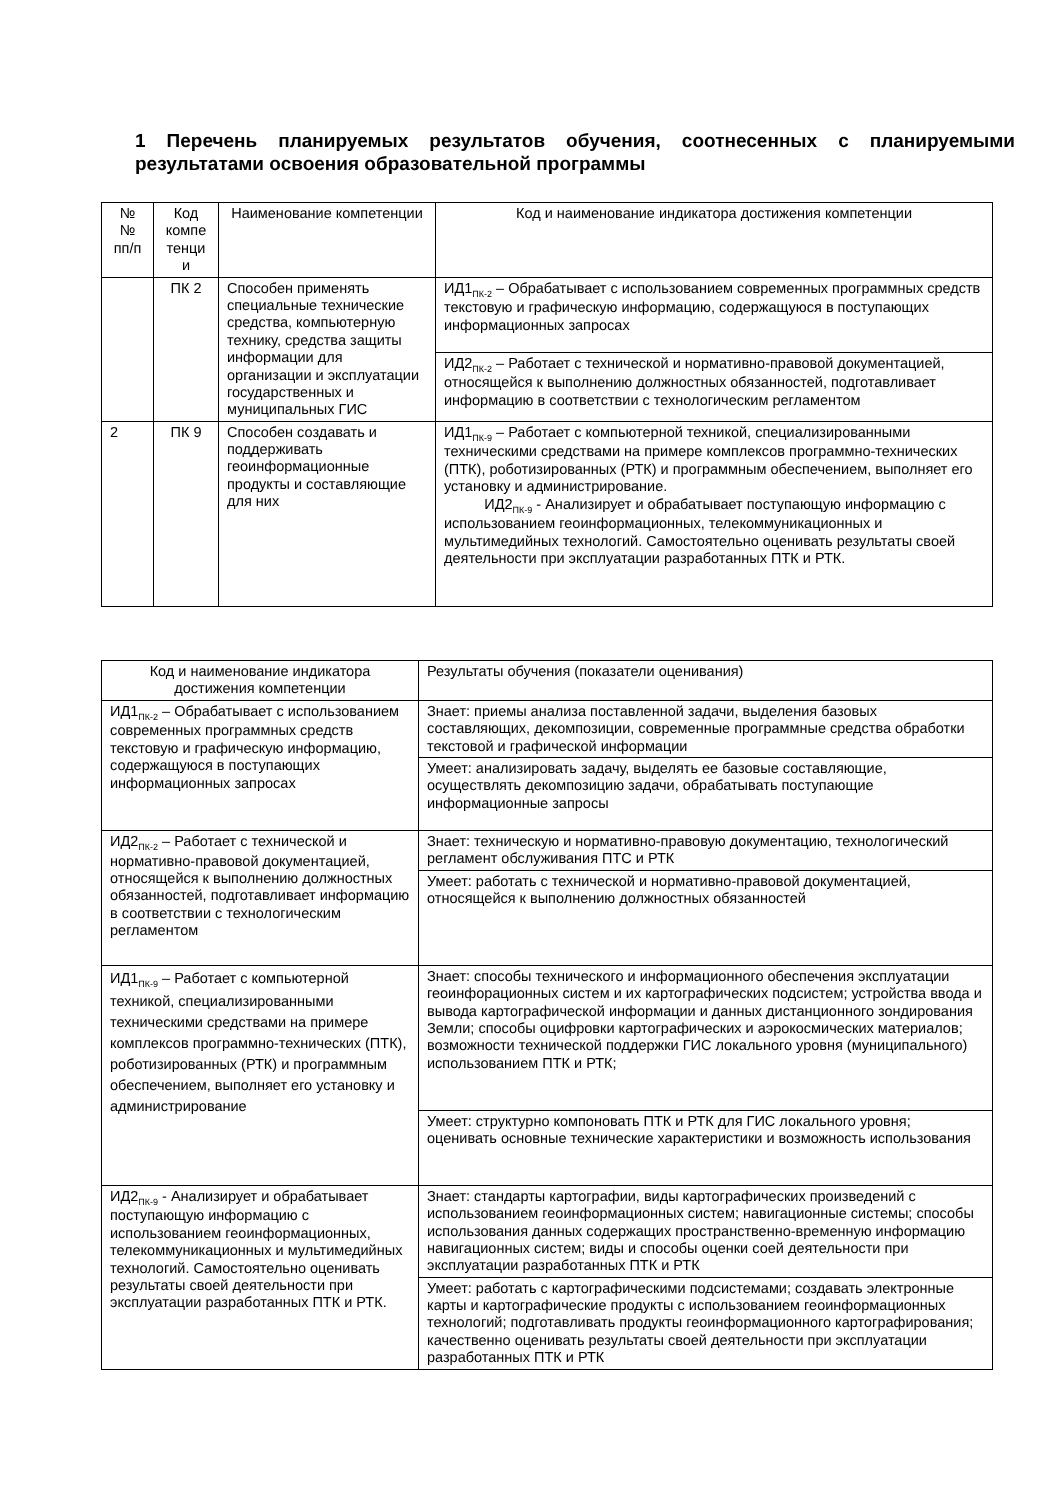1 Перечень планируемых результатов обучения, соотнесенных с планируемыми результатами освоения образовательной программы
| № № пп/п | Код компе тенци и | Наименование компетенции | Код и наименование индикатора достижения компетенции |
| | ПК 2 | Способен применять специальные технические средства, компьютерную технику, средства защиты информации для организации и эксплуатации государственных и муниципальных ГИС | ИД1<sub>ПК-2</sub> – Обрабатывает с использованием современных программных средств текстовую и графическую информацию, содержащуюся в поступающих информационных запросах |
| | | | ИД2<sub>ПК-2</sub> – Работает с технической и нормативно-правовой документацией, относящейся к выполнению должностных обязанностей, подготавливает информацию в соответствии с технологическим регламентом |
| 2 | ПК 9 | Способен создавать и поддерживать геоинформационные продукты и составляющие для них | ИД1<sub>ПК-9</sub> – Работает с компьютерной техникой, специализированными техническими средствами на примере комплексов программно-технических (ПТК), роботизированных (РТК) и программным обеспечением, выполняет его установку и администрирование. ИД2<sub>ПК-9</sub> - Анализирует и обрабатывает поступающую информацию с использованием геоинформационных, телекоммуникационных и мультимедийных технологий. Самостоятельно оценивать результаты своей деятельности при эксплуатации разработанных ПТК и РТК. |
| Код и наименование индикатора достижения компетенции | Результаты обучения (показатели оценивания) |
| ИД1<sub>ПК-2</sub> – Обрабатывает с использованием современных программных средств текстовую и графическую информацию, содержащуюся в поступающих информационных запросах | Знает: приемы анализа поставленной задачи, выделения базовых составляющих, декомпозиции, современные программные средства обработки текстовой и графической информации |
| | Умеет: анализировать задачу, выделять ее базовые составляющие, осуществлять декомпозицию задачи, обрабатывать поступающие информационные запросы |
| ИД2<sub>ПК-2</sub> – Работает с технической и нормативно-правовой документацией, относящейся к выполнению должностных обязанностей, подготавливает информацию в соответствии с технологическим регламентом | Знает: техническую и нормативно-правовую документацию, технологический регламент обслуживания ПТС и РТК |
| | Умеет: работать с технической и нормативно-правовой документацией, относящейся к выполнению должностных обязанностей |
| ИД1<sub>ПК-9</sub> – Работает с компьютерной техникой, специализированными техническими средствами на примере комплексов программно-технических (ПТК), роботизированных (РТК) и программным обеспечением, выполняет его установку и администрирование | Знает: способы технического и информационного обеспечения эксплуатации геоинфорационных систем и их картографических подсистем; устройства ввода и вывода картографической информации и данных дистанционного зондирования Земли; способы оцифровки картографических и аэрокосмических материалов; возможности технической поддержки ГИС локального уровня (муниципального) использованием ПТК и РТК; |
| | Умеет: структурно компоновать ПТК и РТК для ГИС локального уровня; оценивать основные технические характеристики и возможность использования |
| ИД2<sub>ПК-9</sub> - Анализирует и обрабатывает поступающую информацию с использованием геоинформационных, телекоммуникационных и мультимедийных технологий. Самостоятельно оценивать результаты своей деятельности при эксплуатации разработанных ПТК и РТК. | Знает: стандарты картографии, виды картографических произведений с использованием геоинформационных систем; навигационные системы; способы использования данных содержащих пространственно-временную информацию навигационных систем; виды и способы оценки соей деятельности при эксплуатации разработанных ПТК и РТК |
| | Умеет: работать с картографическими подсистемами; создавать электронные карты и картографические продукты с использованием геоинформационных технологий; подготавливать продукты геоинформационного картографирования; качественно оценивать результаты своей деятельности при эксплуатации разработанных ПТК и РТК |